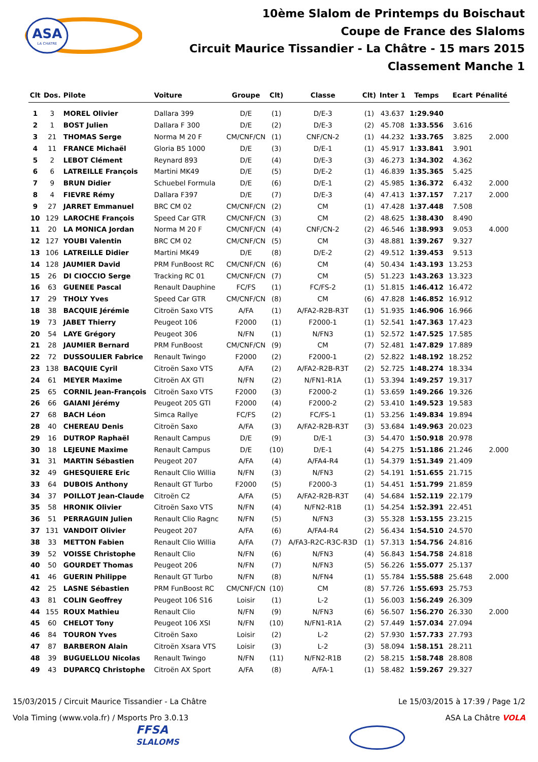ASA
LA CHATRE
10ème Slalom de Printemps du Boischaut
Coupe de France des Slaloms
Circuit Maurice Tissandier - La Châtre - 15 mars 2015
Classement Manche 1
| Clt | Dos. | Pilote | Voiture | Groupe | Clt) | Classe | Clt) | Inter 1 | Temps | Ecart | Pénalité |
| --- | --- | --- | --- | --- | --- | --- | --- | --- | --- | --- | --- |
| 1 | 3 | MOREL Olivier | Dallara 399 | D/E | (1) | D/E-3 | (1) | 43.637 | 1:29.940 | | |
| 2 | 1 | BOST Julien | Dallara F 300 | D/E | (2) | D/E-3 | (2) | 45.708 | 1:33.556 | 3.616 | |
| 3 | 21 | THOMAS Serge | Norma M 20 F | CM/CNF/CN | (1) | CNF/CN-2 | (1) | 44.232 | 1:33.765 | 3.825 | 2.000 |
| 4 | 11 | FRANCE Michaël | Gloria B5 1000 | D/E | (3) | D/E-1 | (1) | 45.917 | 1:33.841 | 3.901 | |
| 5 | 2 | LEBOT Clément | Reynard 893 | D/E | (4) | D/E-3 | (3) | 46.273 | 1:34.302 | 4.362 | |
| 6 | 6 | LATREILLE François | Martini MK49 | D/E | (5) | D/E-2 | (1) | 46.839 | 1:35.365 | 5.425 | |
| 7 | 9 | BRUN Didier | Schuebel Formula | D/E | (6) | D/E-1 | (2) | 45.985 | 1:36.372 | 6.432 | 2.000 |
| 8 | 4 | FIEVRE Rémy | Dallara F397 | D/E | (7) | D/E-3 | (4) | 47.413 | 1:37.157 | 7.217 | 2.000 |
| 9 | 27 | JARRET Emmanuel | BRC CM 02 | CM/CNF/CN | (2) | CM | (1) | 47.428 | 1:37.448 | 7.508 | |
| 10 | 129 | LAROCHE François | Speed Car GTR | CM/CNF/CN | (3) | CM | (2) | 48.625 | 1:38.430 | 8.490 | |
| 11 | 20 | LA MONICA Jordan | Norma M 20 F | CM/CNF/CN | (4) | CNF/CN-2 | (2) | 46.546 | 1:38.993 | 9.053 | 4.000 |
| 12 | 127 | YOUBI Valentin | BRC CM 02 | CM/CNF/CN | (5) | CM | (3) | 48.881 | 1:39.267 | 9.327 | |
| 13 | 106 | LATREILLE Didier | Martini MK49 | D/E | (8) | D/E-2 | (2) | 49.512 | 1:39.453 | 9.513 | |
| 14 | 128 | JAUMIER David | PRM FunBoost RC | CM/CNF/CN | (6) | CM | (4) | 50.434 | 1:43.193 | 13.253 | |
| 15 | 26 | DI CIOCCIO Serge | Tracking RC 01 | CM/CNF/CN | (7) | CM | (5) | 51.223 | 1:43.263 | 13.323 | |
| 16 | 63 | GUENEE Pascal | Renault Dauphine | FC/FS | (1) | FC/FS-2 | (1) | 51.815 | 1:46.412 | 16.472 | |
| 17 | 29 | THOLY Yves | Speed Car GTR | CM/CNF/CN | (8) | CM | (6) | 47.828 | 1:46.852 | 16.912 | |
| 18 | 38 | BACQUIE Jérémie | Citroën Saxo VTS | A/FA | (1) | A/FA2-R2B-R3T | (1) | 51.935 | 1:46.906 | 16.966 | |
| 19 | 73 | JABET Thierry | Peugeot 106 | F2000 | (1) | F2000-1 | (1) | 52.541 | 1:47.363 | 17.423 | |
| 20 | 54 | LAYE Grégory | Peugeot 306 | N/FN | (1) | N/FN3 | (1) | 52.572 | 1:47.525 | 17.585 | |
| 21 | 28 | JAUMIER Bernard | PRM FunBoost | CM/CNF/CN | (9) | CM | (7) | 52.481 | 1:47.829 | 17.889 | |
| 22 | 72 | DUSSOULIER Fabrice | Renault Twingo | F2000 | (2) | F2000-1 | (2) | 52.822 | 1:48.192 | 18.252 | |
| 23 | 138 | BACQUIE Cyril | Citroën Saxo VTS | A/FA | (2) | A/FA2-R2B-R3T | (2) | 52.725 | 1:48.274 | 18.334 | |
| 24 | 61 | MEYER Maxime | Citroën AX GTI | N/FN | (2) | N/FN1-R1A | (1) | 53.394 | 1:49.257 | 19.317 | |
| 25 | 65 | CORNIL Jean-François | Citroën Saxo VTS | F2000 | (3) | F2000-2 | (1) | 53.659 | 1:49.266 | 19.326 | |
| 26 | 66 | GAIANI Jérémy | Peugeot 205 GTI | F2000 | (4) | F2000-2 | (2) | 53.410 | 1:49.523 | 19.583 | |
| 27 | 68 | BACH Léon | Simca Rallye | FC/FS | (2) | FC/FS-1 | (1) | 53.256 | 1:49.834 | 19.894 | |
| 28 | 40 | CHEREAU Denis | Citroën Saxo | A/FA | (3) | A/FA2-R2B-R3T | (3) | 53.684 | 1:49.963 | 20.023 | |
| 29 | 16 | DUTROP Raphaël | Renault Campus | D/E | (9) | D/E-1 | (3) | 54.470 | 1:50.918 | 20.978 | |
| 30 | 18 | LEJEUNE Maxime | Renault Campus | D/E | (10) | D/E-1 | (4) | 54.275 | 1:51.186 | 21.246 | 2.000 |
| 31 | 31 | MARTIN Sébastien | Peugeot 207 | A/FA | (4) | A/FA4-R4 | (1) | 54.379 | 1:51.349 | 21.409 | |
| 32 | 49 | GHESQUIERE Eric | Renault Clio Willia | N/FN | (3) | N/FN3 | (2) | 54.191 | 1:51.655 | 21.715 | |
| 33 | 64 | DUBOIS Anthony | Renault GT Turbo | F2000 | (5) | F2000-3 | (1) | 54.451 | 1:51.799 | 21.859 | |
| 34 | 37 | POILLOT Jean-Claude | Citroën C2 | A/FA | (5) | A/FA2-R2B-R3T | (4) | 54.684 | 1:52.119 | 22.179 | |
| 35 | 58 | HRONIK Olivier | Citroën Saxo VTS | N/FN | (4) | N/FN2-R1B | (1) | 54.254 | 1:52.391 | 22.451 | |
| 36 | 51 | PERRAGUIN Julien | Renault Clio Ragnc | N/FN | (5) | N/FN3 | (3) | 55.328 | 1:53.155 | 23.215 | |
| 37 | 131 | VANDOIT Olivier | Peugeot 207 | A/FA | (6) | A/FA4-R4 | (2) | 56.434 | 1:54.510 | 24.570 | |
| 38 | 33 | METTON Fabien | Renault Clio Willia | A/FA | (7) | A/FA3-R2C-R3C-R3D | (1) | 57.313 | 1:54.756 | 24.816 | |
| 39 | 52 | VOISSE Christophe | Renault Clio | N/FN | (6) | N/FN3 | (4) | 56.843 | 1:54.758 | 24.818 | |
| 40 | 50 | GOURDET Thomas | Peugeot 206 | N/FN | (7) | N/FN3 | (5) | 56.226 | 1:55.077 | 25.137 | |
| 41 | 46 | GUERIN Philippe | Renault GT Turbo | N/FN | (8) | N/FN4 | (1) | 55.784 | 1:55.588 | 25.648 | 2.000 |
| 42 | 25 | LASNE Sébastien | PRM FunBoost RC | CM/CNF/CN | (10) | CM | (8) | 57.726 | 1:55.693 | 25.753 | |
| 43 | 81 | COLIN Geoffrey | Peugeot 106 S16 | Loisir | (1) | L-2 | (1) | 56.003 | 1:56.249 | 26.309 | |
| 44 | 155 | ROUX Mathieu | Renault Clio | N/FN | (9) | N/FN3 | (6) | 56.507 | 1:56.270 | 26.330 | 2.000 |
| 45 | 60 | CHELOT Tony | Peugeot 106 XSI | N/FN | (10) | N/FN1-R1A | (2) | 57.449 | 1:57.034 | 27.094 | |
| 46 | 84 | TOURON Yves | Citroën Saxo | Loisir | (2) | L-2 | (2) | 57.930 | 1:57.733 | 27.793 | |
| 47 | 87 | BARBERON Alain | Citroën Xsara VTS | Loisir | (3) | L-2 | (3) | 58.094 | 1:58.151 | 28.211 | |
| 48 | 39 | BUGUELLOU Nicolas | Renault Twingo | N/FN | (11) | N/FN2-R1B | (2) | 58.215 | 1:58.748 | 28.808 | |
| 49 | 43 | DUPARCQ Christophe | Citroën AX Sport | A/FA | (8) | A/FA-1 | (1) | 58.482 | 1:59.267 | 29.327 | |
15/03/2015 / Circuit Maurice Tissandier - La Châtre Le 15/03/2015 à 17:39 / Page 1/2
Vola Timing (www.vola.fr) / Msports Pro 3.0.13 ASA La Châtre VOLA
FFSA
SLALOMS